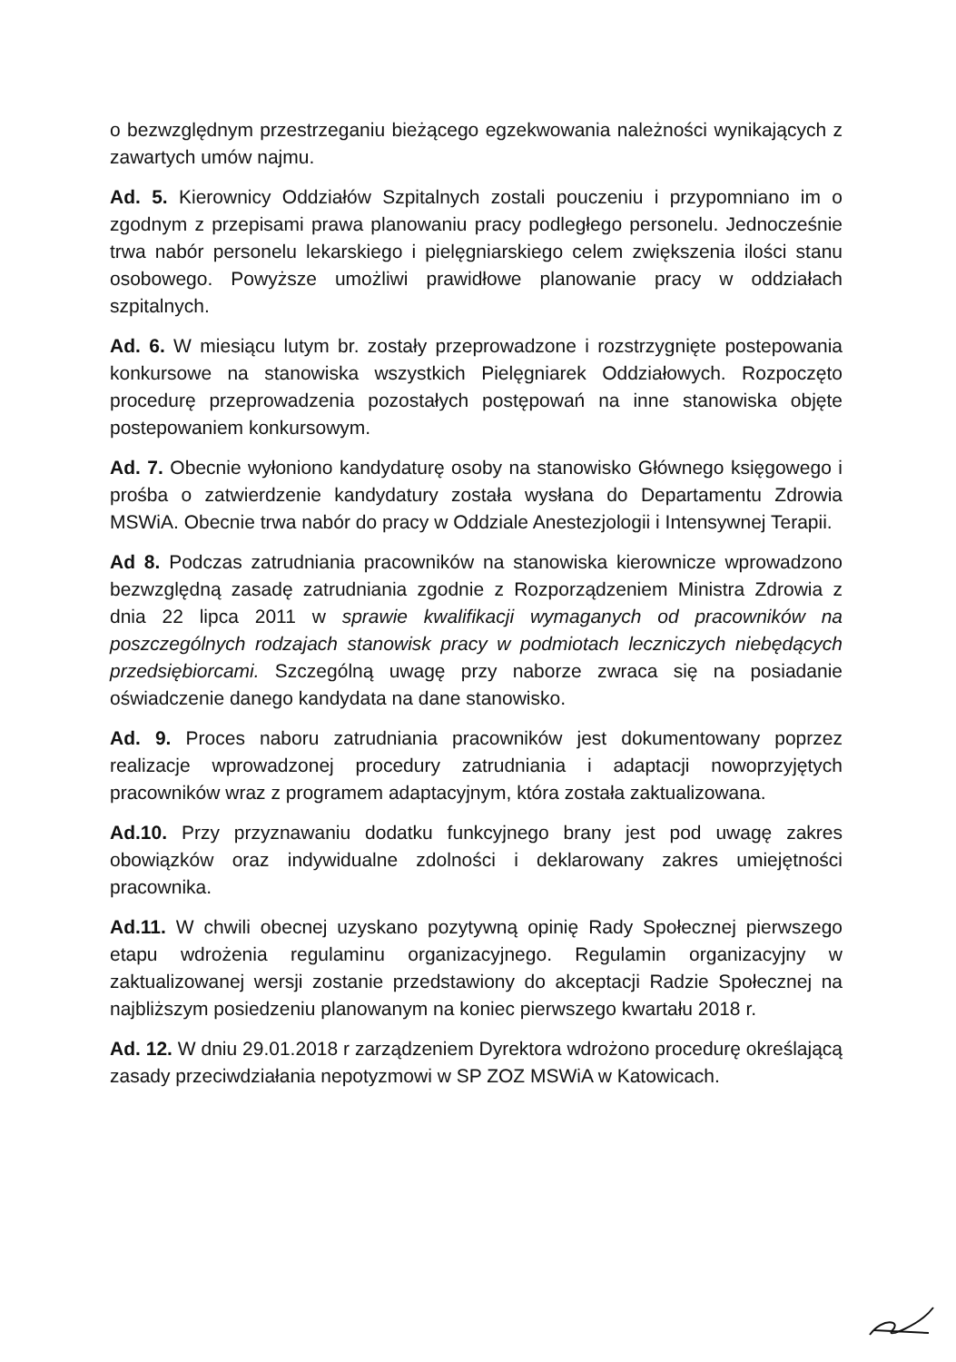o bezwzględnym przestrzeganiu bieżącego egzekwowania należności wynikających z zawartych umów najmu.
Ad. 5. Kierownicy Oddziałów Szpitalnych zostali pouczeniu i przypomniano im o zgodnym z przepisami prawa planowaniu pracy podległego personelu. Jednocześnie trwa nabór personelu lekarskiego i pielęgniarskiego celem zwiększenia ilości stanu osobowego. Powyższe umożliwi prawidłowe planowanie pracy w oddziałach szpitalnych.
Ad. 6. W miesiącu lutym br. zostały przeprowadzone i rozstrzygnięte postepowania konkursowe na stanowiska wszystkich Pielęgniarek Oddziałowych. Rozpoczęto procedurę przeprowadzenia pozostałych postępowań na inne stanowiska objęte postepowaniem konkursowym.
Ad. 7. Obecnie wyłoniono kandydaturę osoby na stanowisko Głównego księgowego i prośba o zatwierdzenie kandydatury została wysłana do Departamentu Zdrowia MSWiA. Obecnie trwa nabór do pracy w Oddziale Anestezjologii i Intensywnej Terapii.
Ad 8. Podczas zatrudniania pracowników na stanowiska kierownicze wprowadzono bezwzględną zasadę zatrudniania zgodnie z Rozporządzeniem Ministra Zdrowia z dnia 22 lipca 2011 w sprawie kwalifikacji wymaganych od pracowników na poszczególnych rodzajach stanowisk pracy w podmiotach leczniczych niebędących przedsiębiorcami. Szczególną uwagę przy naborze zwraca się na posiadanie oświadczenie danego kandydata na dane stanowisko.
Ad. 9. Proces naboru zatrudniania pracowników jest dokumentowany poprzez realizacje wprowadzonej procedury zatrudniania i adaptacji nowoprzyjętych pracowników wraz z programem adaptacyjnym, która została zaktualizowana.
Ad.10. Przy przyznawaniu dodatku funkcyjnego brany jest pod uwagę zakres obowiązków oraz indywidualne zdolności i deklarowany zakres umiejętności pracownika.
Ad.11. W chwili obecnej uzyskano pozytywną opinię Rady Społecznej pierwszego etapu wdrożenia regulaminu organizacyjnego. Regulamin organizacyjny w zaktualizowanej wersji zostanie przedstawiony do akceptacji Radzie Społecznej na najbliższym posiedzeniu planowanym na koniec pierwszego kwartału 2018 r.
Ad. 12. W dniu 29.01.2018 r zarządzeniem Dyrektora wdrożono procedurę określającą zasady przeciwdziałania nepotyzmowi w SP ZOZ MSWiA w Katowicach.